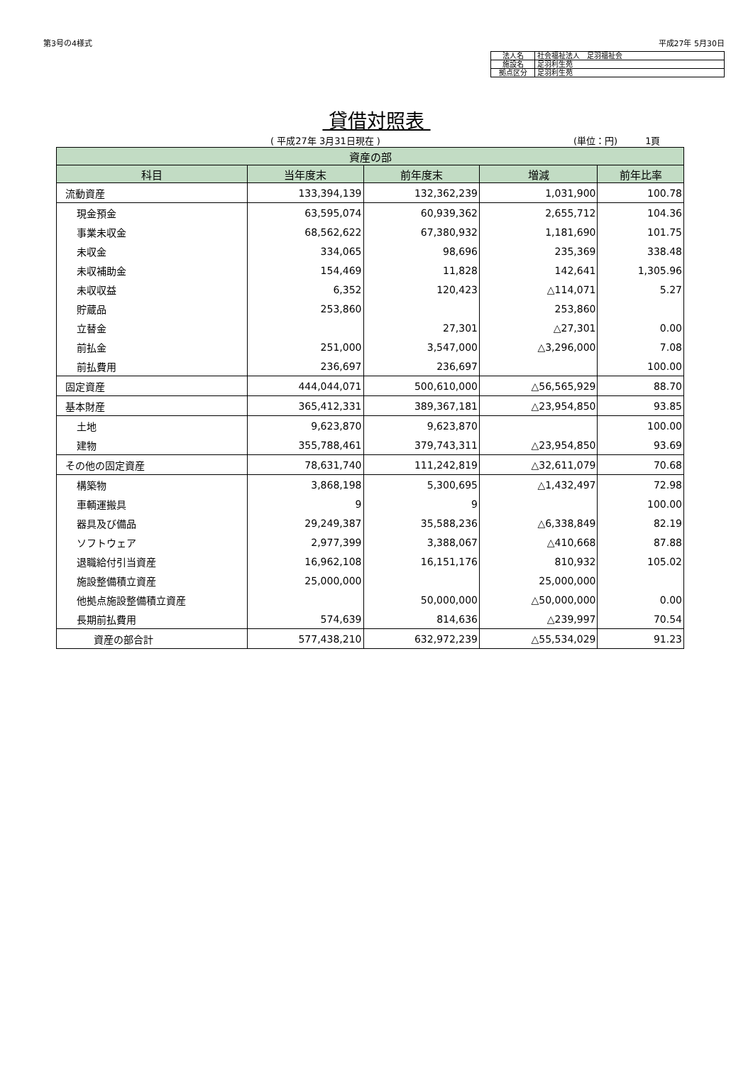第3号の4様式 平成27年 5月30日
| 法人名 | 社会福祉法人 足羽福祉会 |
| 施設名 | 足羽利生苑 |
| 拠点区分 | 足羽利生苑 |
貸借対照表
( 平成27年 3月31日現在 ) (単位：円)　　　1頁
| 資産の部 | | | | |
| --- | --- | --- | --- | --- |
| 科目 | 当年度末 | 前年度末 | 増減 | 前年比率 |
| 流動資産 | 133,394,139 | 132,362,239 | 1,031,900 | 100.78 |
| 現金預金 | 63,595,074 | 60,939,362 | 2,655,712 | 104.36 |
| 事業未収金 | 68,562,622 | 67,380,932 | 1,181,690 | 101.75 |
| 未収金 | 334,065 | 98,696 | 235,369 | 338.48 |
| 未収補助金 | 154,469 | 11,828 | 142,641 | 1,305.96 |
| 未収収益 | 6,352 | 120,423 | △114,071 | 5.27 |
| 貯蔵品 | 253,860 | | 253,860 | |
| 立替金 | | 27,301 | △27,301 | 0.00 |
| 前払金 | 251,000 | 3,547,000 | △3,296,000 | 7.08 |
| 前払費用 | 236,697 | 236,697 | | 100.00 |
| 固定資産 | 444,044,071 | 500,610,000 | △56,565,929 | 88.70 |
| 基本財産 | 365,412,331 | 389,367,181 | △23,954,850 | 93.85 |
| 土地 | 9,623,870 | 9,623,870 | | 100.00 |
| 建物 | 355,788,461 | 379,743,311 | △23,954,850 | 93.69 |
| その他の固定資産 | 78,631,740 | 111,242,819 | △32,611,079 | 70.68 |
| 構築物 | 3,868,198 | 5,300,695 | △1,432,497 | 72.98 |
| 車輌運搬具 | 9 | 9 | | 100.00 |
| 器具及び備品 | 29,249,387 | 35,588,236 | △6,338,849 | 82.19 |
| ソフトウェア | 2,977,399 | 3,388,067 | △410,668 | 87.88 |
| 退職給付引当資産 | 16,962,108 | 16,151,176 | 810,932 | 105.02 |
| 施設整備積立資産 | 25,000,000 | | 25,000,000 | |
| 他拠点施設整備積立資産 | | 50,000,000 | △50,000,000 | 0.00 |
| 長期前払費用 | 574,639 | 814,636 | △239,997 | 70.54 |
| 資産の部合計 | 577,438,210 | 632,972,239 | △55,534,029 | 91.23 |